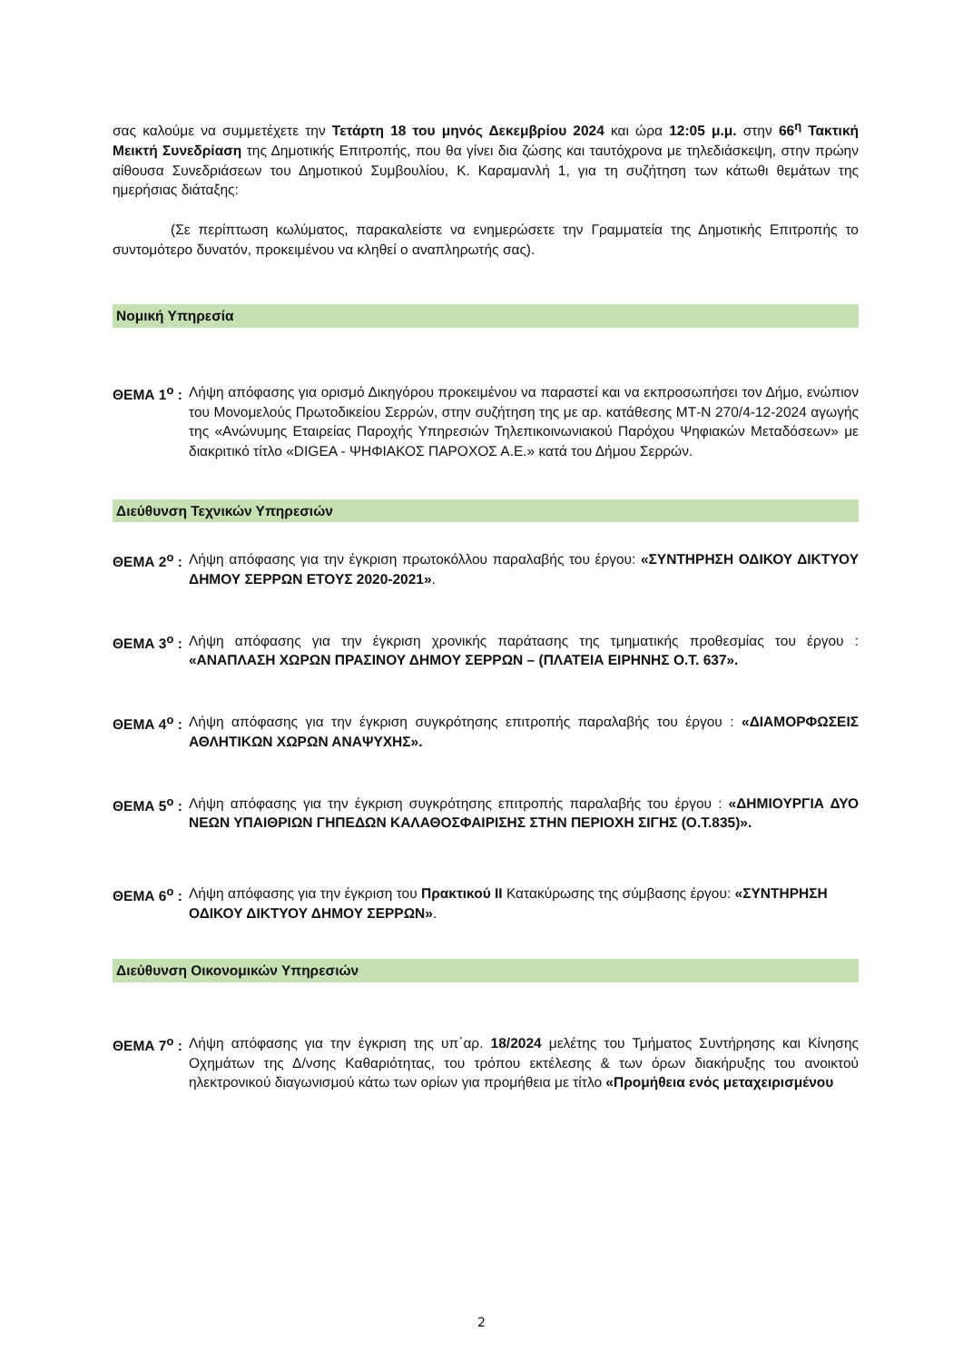σας καλούμε να συμμετέχετε την Τετάρτη 18 του μηνός Δεκεμβρίου 2024 και ώρα 12:05 μ.μ. στην 66<sup>η</sup> Τακτική Μεικτή Συνεδρίαση της Δημοτικής Επιτροπής, που θα γίνει δια ζώσης και ταυτόχρονα με τηλεδιάσκεψη, στην πρώην αίθουσα Συνεδριάσεων του Δημοτικού Συμβουλίου, Κ. Καραμανλή 1, για τη συζήτηση των κάτωθι θεμάτων της ημερήσιας διάταξης:
(Σε περίπτωση κωλύματος, παρακαλείστε να ενημερώσετε την Γραμματεία της Δημοτικής Επιτροπής το συντομότερο δυνατόν, προκειμένου να κληθεί ο αναπληρωτής σας).
Νομική Υπηρεσία
ΘΕΜΑ 1<sup>ο</sup> : Λήψη απόφασης για ορισμό Δικηγόρου προκειμένου να παραστεί και να εκπροσωπήσει τον Δήμο, ενώπιον του Μονομελούς Πρωτοδικείου Σερρών, στην συζήτηση της με αρ. κατάθεσης ΜΤ-Ν 270/4-12-2024 αγωγής της «Ανώνυμης Εταιρείας Παροχής Υπηρεσιών Τηλεπικοινωνιακού Παρόχου Ψηφιακών Μεταδόσεων» με διακριτικό τίτλο «DIGEA - ΨΗΦΙΑΚΟΣ ΠΑΡΟΧΟΣ Α.Ε.» κατά του Δήμου Σερρών.
Διεύθυνση Τεχνικών Υπηρεσιών
ΘΕΜΑ 2<sup>ο</sup> : Λήψη απόφασης για την έγκριση πρωτοκόλλου παραλαβής του έργου: «ΣΥΝΤΗΡΗΣΗ ΟΔΙΚΟΥ ΔΙΚΤΥΟΥ ΔΗΜΟΥ ΣΕΡΡΩΝ ΕΤΟΥΣ 2020-2021».
ΘΕΜΑ 3<sup>ο</sup> : Λήψη απόφασης για την έγκριση χρονικής παράτασης της τμηματικής προθεσμίας του έργου : «ΑΝΑΠΛΑΣΗ ΧΩΡΩΝ ΠΡΑΣΙΝΟΥ ΔΗΜΟΥ ΣΕΡΡΩΝ – (ΠΛΑΤΕΙΑ ΕΙΡΗΝΗΣ Ο.Τ. 637».
ΘΕΜΑ 4<sup>ο</sup> : Λήψη απόφασης για την έγκριση συγκρότησης επιτροπής παραλαβής του έργου : «ΔΙΑΜΟΡΦΩΣΕΙΣ ΑΘΛΗΤΙΚΩΝ ΧΩΡΩΝ ΑΝΑΨΥΧΗΣ».
ΘΕΜΑ 5<sup>ο</sup> : Λήψη απόφασης για την έγκριση συγκρότησης επιτροπής παραλαβής του έργου : «ΔΗΜΙΟΥΡΓΙΑ ΔΥΟ ΝΕΩΝ ΥΠΑΙΘΡΙΩΝ ΓΗΠΕΔΩΝ ΚΑΛΑΘΟΣΦΑΙΡΙΣΗΣ ΣΤΗΝ ΠΕΡΙΟΧΗ ΣΙΓΗΣ (Ο.Τ.835)».
ΘΕΜΑ 6<sup>ο</sup> : Λήψη απόφασης για την έγκριση του Πρακτικού ΙΙ Κατακύρωσης της σύμβασης έργου: «ΣΥΝΤΗΡΗΣΗ ΟΔΙΚΟΥ ΔΙΚΤΥΟΥ ΔΗΜΟΥ ΣΕΡΡΩΝ».
Διεύθυνση Οικονομικών Υπηρεσιών
ΘΕΜΑ 7<sup>ο</sup> : Λήψη απόφασης για την έγκριση της υπ΄αρ. 18/2024 μελέτης του Τμήματος Συντήρησης και Κίνησης Οχημάτων της Δ/νσης Καθαριότητας, του τρόπου εκτέλεσης & των όρων διακήρυξης του ανοικτού ηλεκτρονικού διαγωνισμού κάτω των ορίων για προμήθεια με τίτλο «Προμήθεια ενός μεταχειρισμένου
2